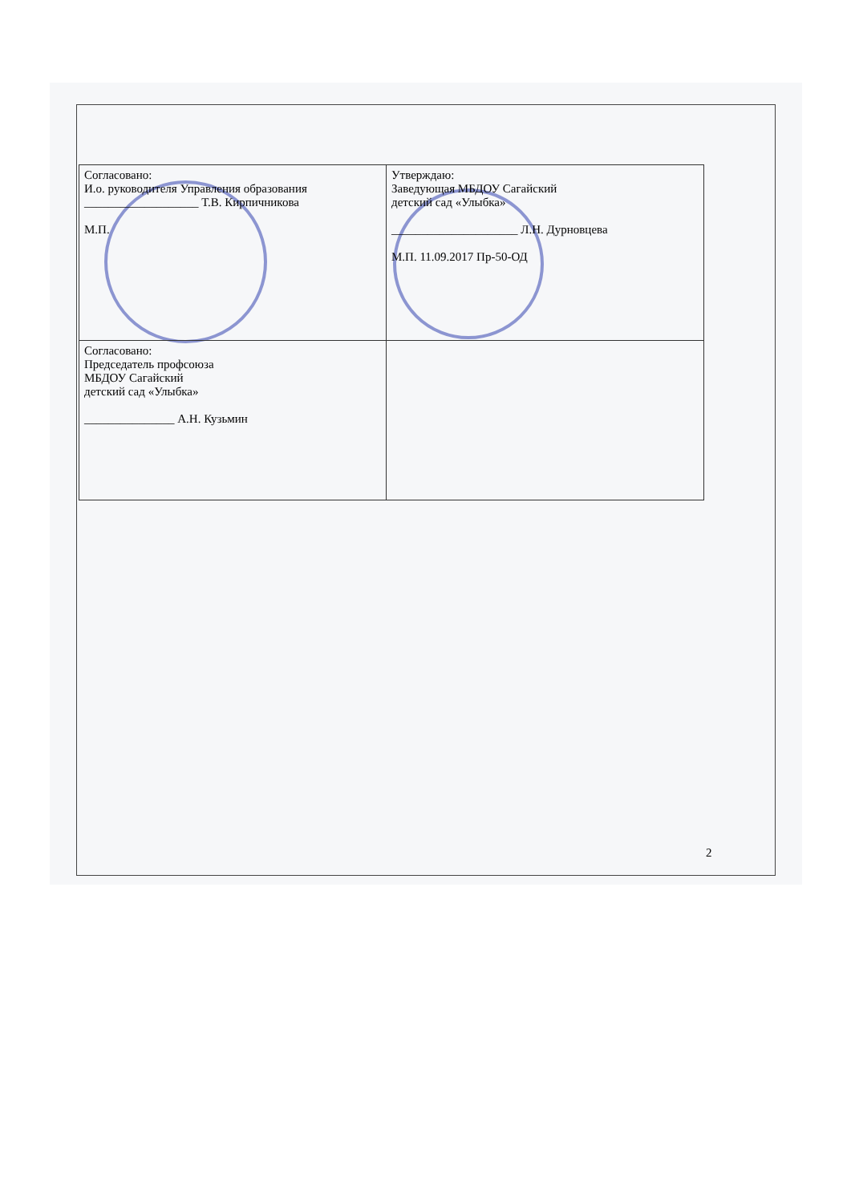| Согласовано: И.о. руководителя Управления образования ___________________ Т.В. Кирпичникова М.П. | Утверждаю: Заведующая МБДОУ Сагайский детский сад «Улыбка» _____________________ Л.Н. Дурновцева М.П. 11.09.2017 Пр-50-ОД |
| Согласовано: Председатель профсоюза МБДОУ Сагайский детский сад «Улыбка» _______________ А.Н. Кузьмин | |
2